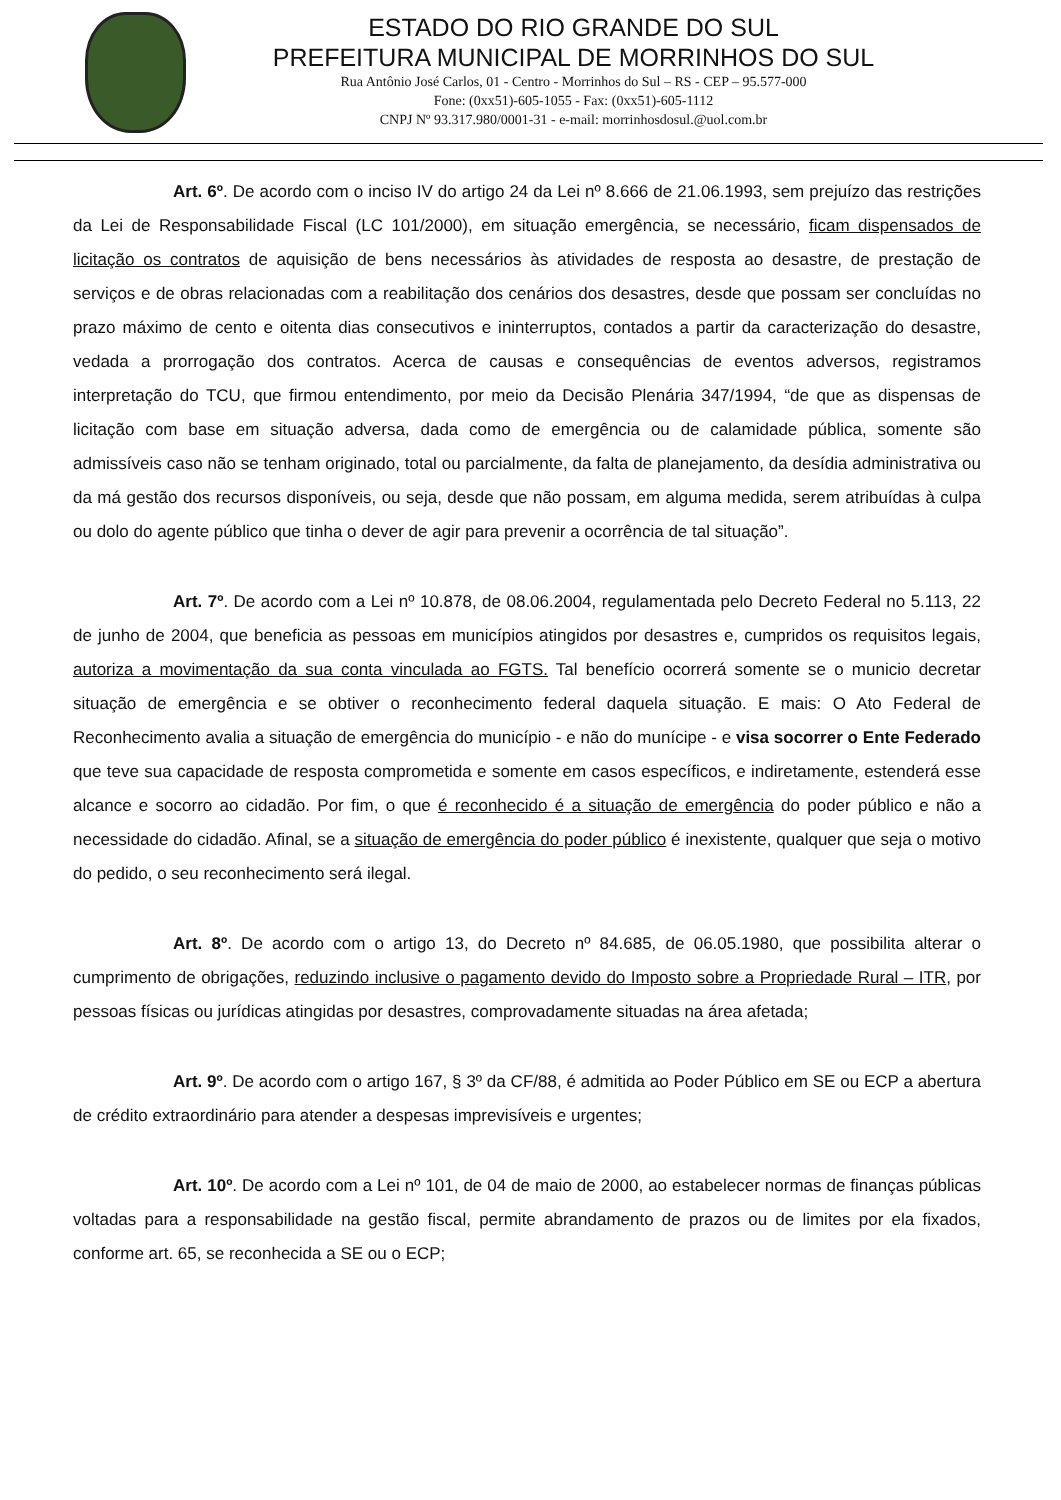ESTADO DO RIO GRANDE DO SUL
PREFEITURA MUNICIPAL DE MORRINHOS DO SUL
Rua Antônio José Carlos, 01 - Centro - Morrinhos do Sul – RS - CEP – 95.577-000
Fone: (0xx51)-605-1055 - Fax: (0xx51)-605-1112
CNPJ Nº 93.317.980/0001-31 - e-mail: morrinhosdosul.@uol.com.br
Art. 6º. De acordo com o inciso IV do artigo 24 da Lei nº 8.666 de 21.06.1993, sem prejuízo das restrições da Lei de Responsabilidade Fiscal (LC 101/2000), em situação emergência, se necessário, ficam dispensados de licitação os contratos de aquisição de bens necessários às atividades de resposta ao desastre, de prestação de serviços e de obras relacionadas com a reabilitação dos cenários dos desastres, desde que possam ser concluídas no prazo máximo de cento e oitenta dias consecutivos e ininterruptos, contados a partir da caracterização do desastre, vedada a prorrogação dos contratos. Acerca de causas e consequências de eventos adversos, registramos interpretação do TCU, que firmou entendimento, por meio da Decisão Plenária 347/1994, “de que as dispensas de licitação com base em situação adversa, dada como de emergência ou de calamidade pública, somente são admissíveis caso não se tenham originado, total ou parcialmente, da falta de planejamento, da desídia administrativa ou da má gestão dos recursos disponíveis, ou seja, desde que não possam, em alguma medida, serem atribuídas à culpa ou dolo do agente público que tinha o dever de agir para prevenir a ocorrência de tal situação”.
Art. 7º. De acordo com a Lei nº 10.878, de 08.06.2004, regulamentada pelo Decreto Federal no 5.113, 22 de junho de 2004, que beneficia as pessoas em municípios atingidos por desastres e, cumpridos os requisitos legais, autoriza a movimentação da sua conta vinculada ao FGTS. Tal benefício ocorrerá somente se o municio decretar situação de emergência e se obtiver o reconhecimento federal daquela situação. E mais: O Ato Federal de Reconhecimento avalia a situação de emergência do município - e não do munícipe - e visa socorrer o Ente Federado que teve sua capacidade de resposta comprometida e somente em casos específicos, e indiretamente, estenderá esse alcance e socorro ao cidadão. Por fim, o que é reconhecido é a situação de emergência do poder público e não a necessidade do cidadão. Afinal, se a situação de emergência do poder público é inexistente, qualquer que seja o motivo do pedido, o seu reconhecimento será ilegal.
Art. 8º. De acordo com o artigo 13, do Decreto nº 84.685, de 06.05.1980, que possibilita alterar o cumprimento de obrigações, reduzindo inclusive o pagamento devido do Imposto sobre a Propriedade Rural – ITR, por pessoas físicas ou jurídicas atingidas por desastres, comprovadamente situadas na área afetada;
Art. 9º. De acordo com o artigo 167, § 3º da CF/88, é admitida ao Poder Público em SE ou ECP a abertura de crédito extraordinário para atender a despesas imprevisíveis e urgentes;
Art. 10º. De acordo com a Lei nº 101, de 04 de maio de 2000, ao estabelecer normas de finanças públicas voltadas para a responsabilidade na gestão fiscal, permite abrandamento de prazos ou de limites por ela fixados, conforme art. 65, se reconhecida a SE ou o ECP;